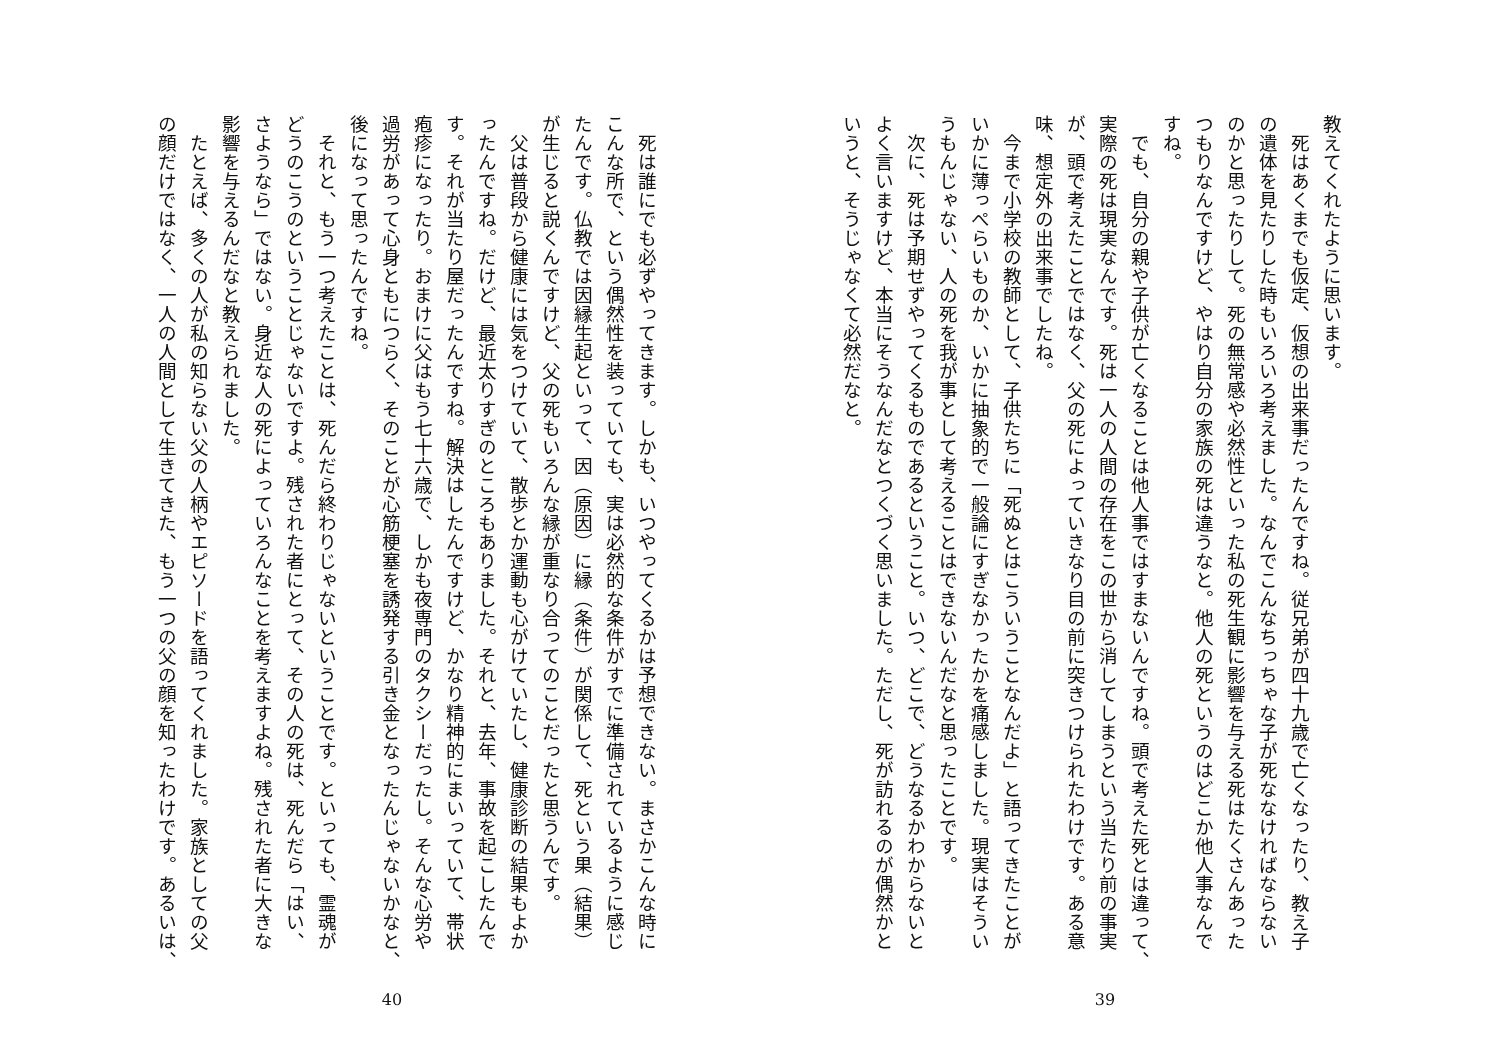教えてくれたように思います。
　死はあくまでも仮定、仮想の出来事だったんですね。従兄弟が四十九歳で亡くなったり、教え子
の遺体を見たりした時もいろいろ考えました。なんでこんなちっちゃな子が死ななければならない
のかと思ったりして。死の無常感や必然性といった私の死生観に影響を与える死はたくさんあった
つもりなんですけど、やはり自分の家族の死は違うなと。他人の死というのはどこか他人事なんで
すね。
　でも、自分の親や子供が亡くなることは他人事ではすまないんですね。頭で考えた死とは違って、
実際の死は現実なんです。死は一人の人間の存在をこの世から消してしまうという当たり前の事実
が、頭で考えたことではなく、父の死によっていきなり目の前に突きつけられたわけです。ある意
味、想定外の出来事でしたね。
　今まで小学校の教師として、子供たちに「死ぬとはこういうことなんだよ」と語ってきたことが
いかに薄っぺらいものか、いかに抽象的で一般論にすぎなかったかを痛感しました。現実はそうい
うもんじゃない、人の死を我が事として考えることはできないんだなと思ったことです。
　次に、死は予期せずやってくるものであるということ。いつ、どこで、どうなるかわからないと
よく言いますけど、本当にそうなんだなとつくづく思いました。ただし、死が訪れるのが偶然かと
いうと、そうじゃなくて必然だなと。
39
　死は誰にでも必ずやってきます。しかも、いつやってくるかは予想できない。まさかこんな時に
こんな所で、という偶然性を装っていても、実は必然的な条件がすでに準備されているように感じ
たんです。仏教では因縁生起といって、因（原因）に縁（条件）が関係して、死という果（結果）
が生じると説くんですけど、父の死もいろんな縁が重なり合ってのことだったと思うんです。
　父は普段から健康には気をつけていて、散歩とか運動も心がけていたし、健康診断の結果もよか
ったんですね。だけど、最近太りすぎのところもありました。それと、去年、事故を起こしたんで
す。それが当たり屋だったんですね。解決はしたんですけど、かなり精神的にまいっていて、帯状
疱疹になったり。おまけに父はもう七十六歳で、しかも夜専門のタクシーだったし。そんな心労や
過労があって心身ともにつらく、そのことが心筋梗塞を誘発する引き金となったんじゃないかなと、
後になって思ったんですね。
　それと、もう一つ考えたことは、死んだら終わりじゃないということです。といっても、霊魂が
どうのこうのということじゃないですよ。残された者にとって、その人の死は、死んだら「はい、
さようなら」ではない。身近な人の死によっていろんなことを考えますよね。残された者に大きな
影響を与えるんだなと教えられました。
　たとえば、多くの人が私の知らない父の人柄やエピソードを語ってくれました。家族としての父
の顔だけではなく、一人の人間として生きてきた、もう一つの父の顔を知ったわけです。あるいは、
40